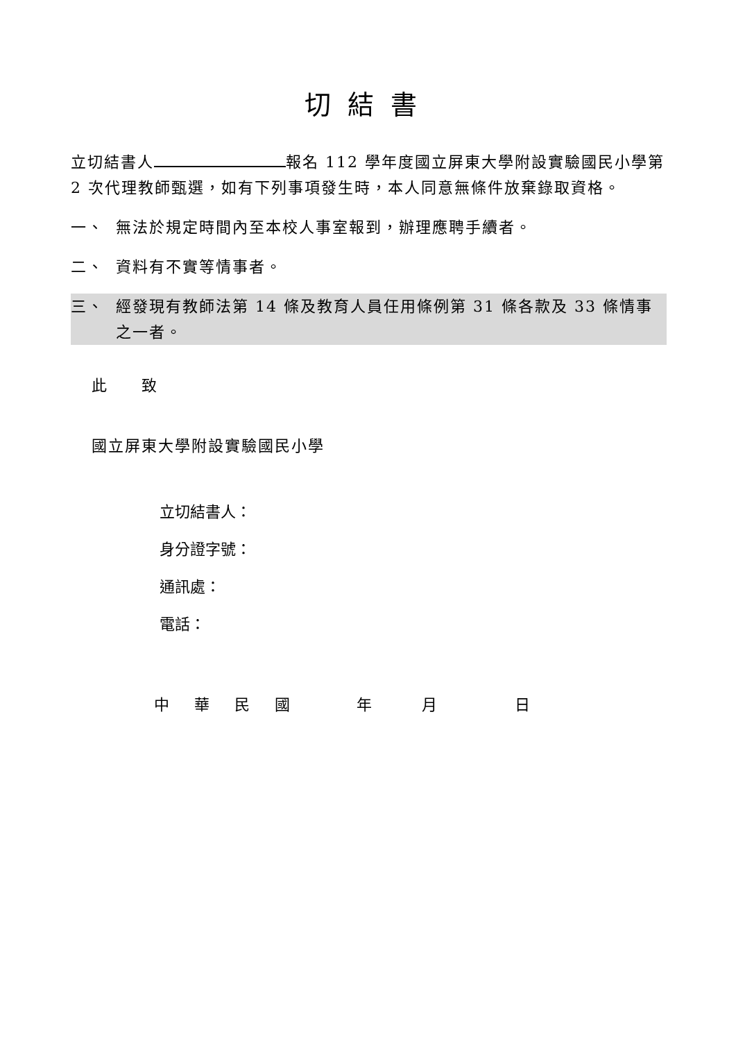切結書
立切結書人 報名 112 學年度國立屏東大學附設實驗國民小學第 2 次代理教師甄選，如有下列事項發生時，本人同意無條件放棄錄取資格。
一、 無法於規定時間內至本校人事室報到，辦理應聘手續者。
二、 資料有不實等情事者。
三、 經發現有教師法第 14 條及教育人員任用條例第 31 條各款及 33 條情事之一者。
此　　致
國立屏東大學附設實驗國民小學
立切結書人：
身分證字號：
通訊處：
電話：
中華民國年月日